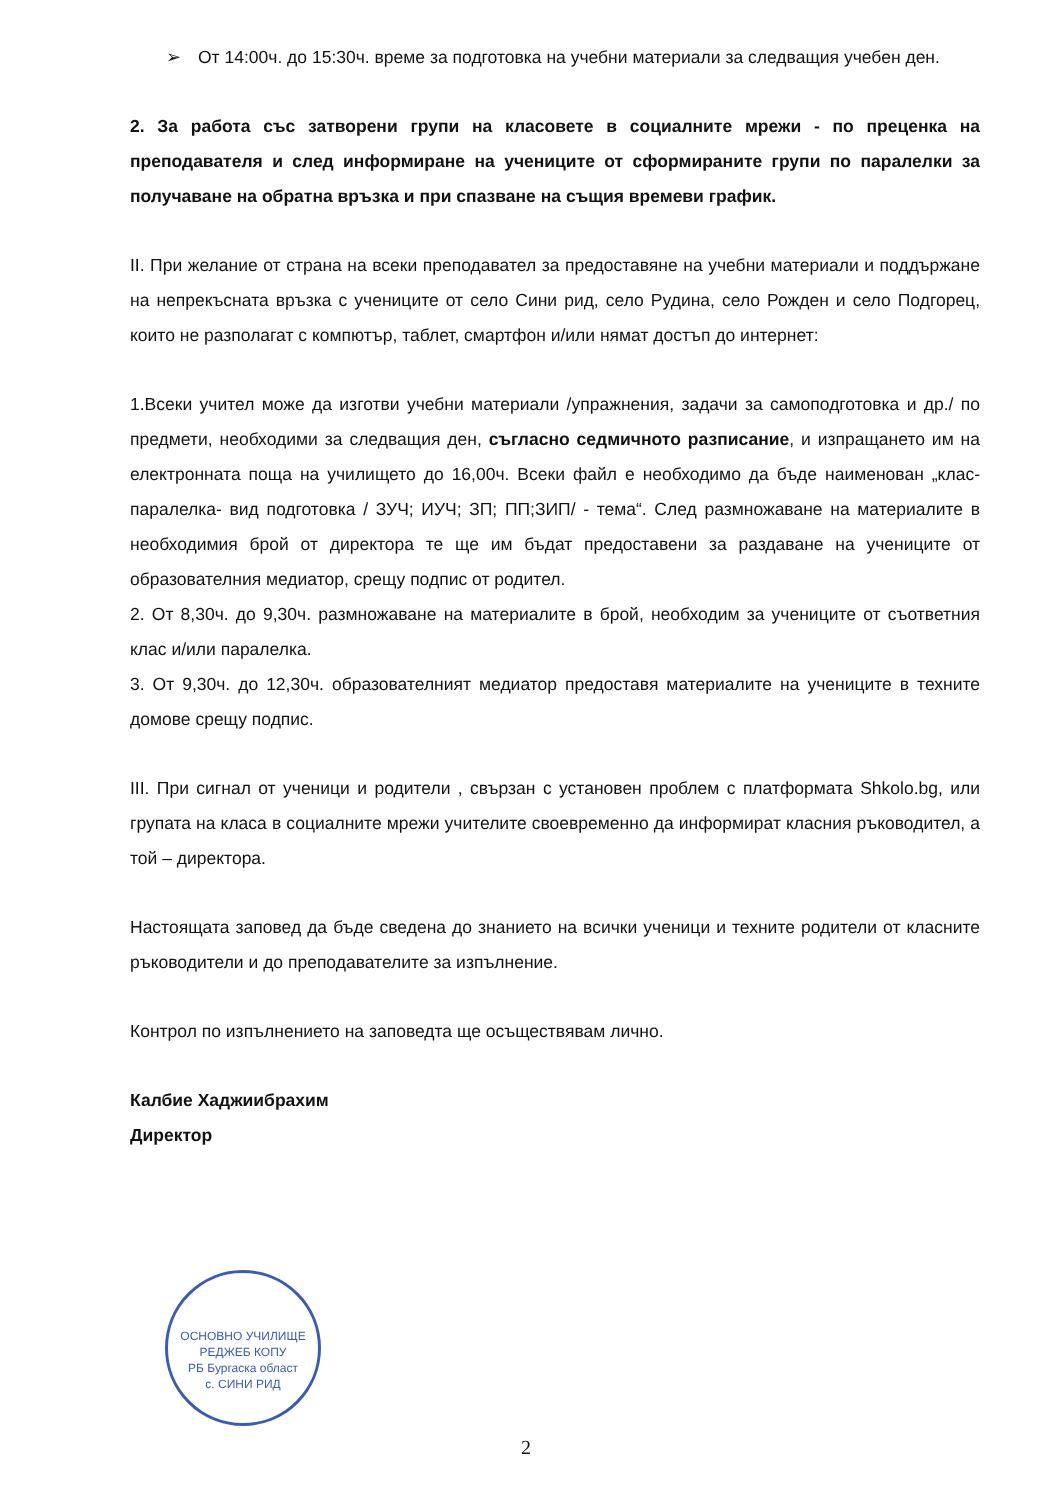➢ От 14:00ч. до 15:30ч. време за подготовка на учебни материали за следващия учебен ден.
2. За работа със затворени групи на класовете в социалните мрежи - по преценка на преподавателя и след информиране на учениците от сформираните групи по паралелки за получаване на обратна връзка и при спазване на същия времеви график.
II. При желание от страна на всеки преподавател за предоставяне на учебни материали и поддържане на непрекъсната връзка с учениците от село Сини рид, село Рудина, село Рожден и село Подгорец, които не разполагат с компютър, таблет, смартфон и/или нямат достъп до интернет:
1.Всеки учител може да изготви учебни материали /упражнения, задачи за самоподготовка и др./ по предмети, необходими за следващия ден, съгласно седмичното разписание, и изпращането им на електронната поща на училището до 16,00ч. Всеки файл е необходимо да бъде наименован „клас-паралелка- вид подготовка / ЗУЧ; ИУЧ; ЗП; ПП;ЗИП/ - тема“. След размножаване на материалите в необходимия брой от директора те ще им бъдат предоставени за раздаване на учениците от образователния медиатор, срещу подпис от родител.
2. От 8,30ч. до 9,30ч. размножаване на материалите в брой, необходим за учениците от съответния клас и/или паралелка.
3. От 9,30ч. до 12,30ч. образователният медиатор предоставя материалите на учениците в техните домове срещу подпис.
III. При сигнал от ученици и родители , свързан с установен проблем с платформата Shkolo.bg, или групата на класа в социалните мрежи учителите своевременно да информират класния ръководител, а той – директора.
Настоящата заповед да бъде сведена до знанието на всички ученици и техните родители от класните ръководители и до преподавателите за изпълнение.
Контрол по изпълнението на заповедта ще осъществявам лично.
Калбие Хаджиибрахим
Директор
ОСНОВНО УЧИЛИЩЕ РЕДЖЕБ КОПУ
РБ Бургаска област
с. СИНИ РИД
2